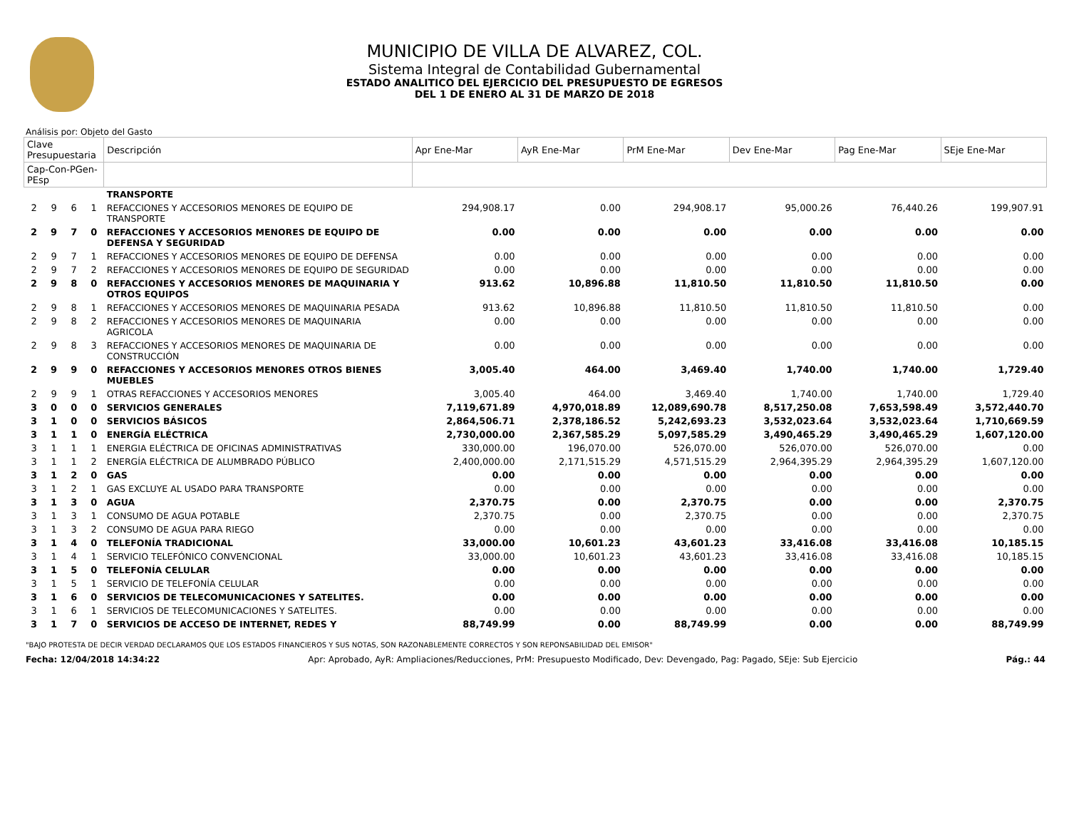MUNICIPIO DE VILLA DE ALVAREZ, COL.
Sistema Integral de Contabilidad Gubernamental
ESTADO ANALITICO DEL EJERCICIO DEL PRESUPUESTO DE EGRESOS
DEL 1 DE ENERO AL 31 DE MARZO DE 2018
Análisis por: Objeto del Gasto
| Clave Presupuestaria | | | | Descripción | Apr Ene-Mar | AyR Ene-Mar | PrM Ene-Mar | Dev Ene-Mar | Pag Ene-Mar | SEje Ene-Mar |
| --- | --- | --- | --- | --- | --- | --- | --- | --- | --- | --- |
| Cap-Con-PGen-PEsp | | | | | | | | | | |
| | | | | TRANSPORTE | | | | | | |
| 2 | 9 | 6 | 1 | REFACCIONES Y ACCESORIOS MENORES DE EQUIPO DE TRANSPORTE | 294,908.17 | 0.00 | 294,908.17 | 95,000.26 | 76,440.26 | 199,907.91 |
| 2 | 9 | 7 | 0 | REFACCIONES Y ACCESORIOS MENORES DE EQUIPO DE DEFENSA Y SEGURIDAD | 0.00 | 0.00 | 0.00 | 0.00 | 0.00 | 0.00 |
| 2 | 9 | 7 | 1 | REFACCIONES Y ACCESORIOS MENORES DE EQUIPO DE DEFENSA | 0.00 | 0.00 | 0.00 | 0.00 | 0.00 | 0.00 |
| 2 | 9 | 7 | 2 | REFACCIONES Y ACCESORIOS MENORES DE EQUIPO DE SEGURIDAD | 0.00 | 0.00 | 0.00 | 0.00 | 0.00 | 0.00 |
| 2 | 9 | 8 | 0 | REFACCIONES Y ACCESORIOS MENORES DE MAQUINARIA Y OTROS EQUIPOS | 913.62 | 10,896.88 | 11,810.50 | 11,810.50 | 11,810.50 | 0.00 |
| 2 | 9 | 8 | 1 | REFACCIONES Y ACCESORIOS MENORES DE MAQUINARIA PESADA | 913.62 | 10,896.88 | 11,810.50 | 11,810.50 | 11,810.50 | 0.00 |
| 2 | 9 | 8 | 2 | REFACCIONES Y ACCESORIOS MENORES DE MAQUINARIA AGRICOLA | 0.00 | 0.00 | 0.00 | 0.00 | 0.00 | 0.00 |
| 2 | 9 | 8 | 3 | REFACCIONES Y ACCESORIOS MENORES DE MAQUINARIA DE CONSTRUCCIÓN | 0.00 | 0.00 | 0.00 | 0.00 | 0.00 | 0.00 |
| 2 | 9 | 9 | 0 | REFACCIONES Y ACCESORIOS MENORES OTROS BIENES MUEBLES | 3,005.40 | 464.00 | 3,469.40 | 1,740.00 | 1,740.00 | 1,729.40 |
| 2 | 9 | 9 | 1 | OTRAS REFACCIONES Y ACCESORIOS MENORES | 3,005.40 | 464.00 | 3,469.40 | 1,740.00 | 1,740.00 | 1,729.40 |
| 3 | 0 | 0 | 0 | SERVICIOS GENERALES | 7,119,671.89 | 4,970,018.89 | 12,089,690.78 | 8,517,250.08 | 7,653,598.49 | 3,572,440.70 |
| 3 | 1 | 0 | 0 | SERVICIOS BÁSICOS | 2,864,506.71 | 2,378,186.52 | 5,242,693.23 | 3,532,023.64 | 3,532,023.64 | 1,710,669.59 |
| 3 | 1 | 1 | 0 | ENERGÍA ELÉCTRICA | 2,730,000.00 | 2,367,585.29 | 5,097,585.29 | 3,490,465.29 | 3,490,465.29 | 1,607,120.00 |
| 3 | 1 | 1 | 1 | ENERGIA ELÉCTRICA DE OFICINAS ADMINISTRATIVAS | 330,000.00 | 196,070.00 | 526,070.00 | 526,070.00 | 526,070.00 | 0.00 |
| 3 | 1 | 1 | 2 | ENERGÍA ELÉCTRICA DE ALUMBRADO PÚBLICO | 2,400,000.00 | 2,171,515.29 | 4,571,515.29 | 2,964,395.29 | 2,964,395.29 | 1,607,120.00 |
| 3 | 1 | 2 | 0 | GAS | 0.00 | 0.00 | 0.00 | 0.00 | 0.00 | 0.00 |
| 3 | 1 | 2 | 1 | GAS EXCLUYE AL USADO PARA TRANSPORTE | 0.00 | 0.00 | 0.00 | 0.00 | 0.00 | 0.00 |
| 3 | 1 | 3 | 0 | AGUA | 2,370.75 | 0.00 | 2,370.75 | 0.00 | 0.00 | 2,370.75 |
| 3 | 1 | 3 | 1 | CONSUMO DE AGUA POTABLE | 2,370.75 | 0.00 | 2,370.75 | 0.00 | 0.00 | 2,370.75 |
| 3 | 1 | 3 | 2 | CONSUMO DE AGUA PARA RIEGO | 0.00 | 0.00 | 0.00 | 0.00 | 0.00 | 0.00 |
| 3 | 1 | 4 | 0 | TELEFONÍA TRADICIONAL | 33,000.00 | 10,601.23 | 43,601.23 | 33,416.08 | 33,416.08 | 10,185.15 |
| 3 | 1 | 4 | 1 | SERVICIO TELEFÓNICO CONVENCIONAL | 33,000.00 | 10,601.23 | 43,601.23 | 33,416.08 | 33,416.08 | 10,185.15 |
| 3 | 1 | 5 | 0 | TELEFONÍA CELULAR | 0.00 | 0.00 | 0.00 | 0.00 | 0.00 | 0.00 |
| 3 | 1 | 5 | 1 | SERVICIO DE TELEFONÍA CELULAR | 0.00 | 0.00 | 0.00 | 0.00 | 0.00 | 0.00 |
| 3 | 1 | 6 | 0 | SERVICIOS DE TELECOMUNICACIONES Y SATELITES. | 0.00 | 0.00 | 0.00 | 0.00 | 0.00 | 0.00 |
| 3 | 1 | 6 | 1 | SERVICIOS DE TELECOMUNICACIONES Y SATELITES. | 0.00 | 0.00 | 0.00 | 0.00 | 0.00 | 0.00 |
| 3 | 1 | 7 | 0 | SERVICIOS DE ACCESO DE INTERNET, REDES Y | 88,749.99 | 0.00 | 88,749.99 | 0.00 | 0.00 | 88,749.99 |
"BAJO PROTESTA DE DECIR VERDAD DECLARAMOS QUE LOS ESTADOS FINANCIEROS Y SUS NOTAS, SON RAZONABLEMENTE CORRECTOS Y SON REPONSABILIDAD DEL EMISOR"
Fecha: 12/04/2018 14:34:22 Apr: Aprobado, AyR: Ampliaciones/Reducciones, PrM: Presupuesto Modificado, Dev: Devengado, Pag: Pagado, SEje: Sub Ejercicio Pág.: 44